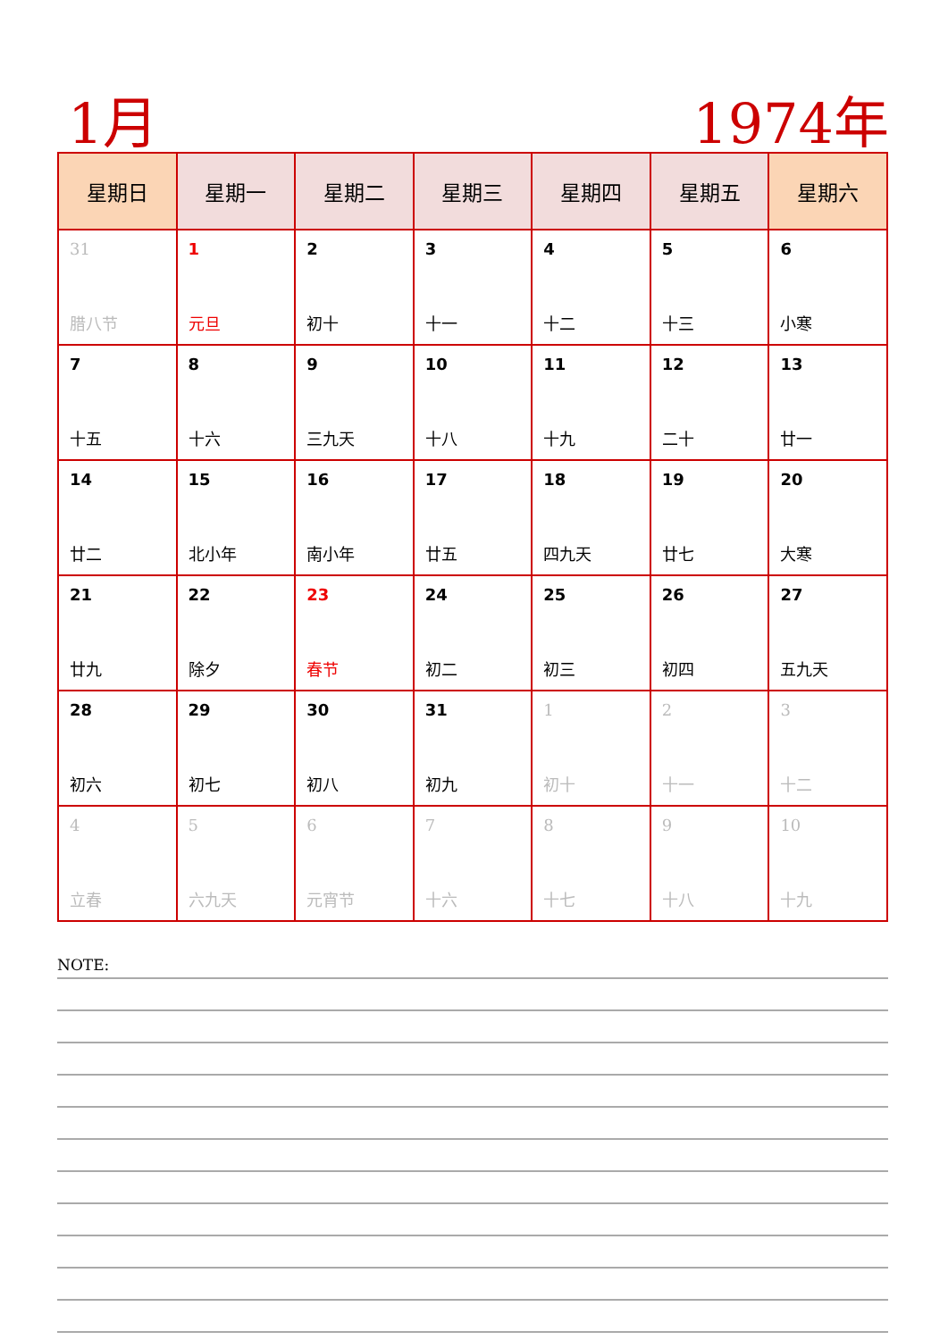1月 1974年
| 星期日 | 星期一 | 星期二 | 星期三 | 星期四 | 星期五 | 星期六 |
| --- | --- | --- | --- | --- | --- | --- |
| 31 腊八节 | 1 元旦 | 2 初十 | 3 十一 | 4 十二 | 5 十三 | 6 小寒 |
| 7 十五 | 8 十六 | 9 三九天 | 10 十八 | 11 十九 | 12 二十 | 13 廿一 |
| 14 廿二 | 15 北小年 | 16 南小年 | 17 廿五 | 18 四九天 | 19 廿七 | 20 大寒 |
| 21 廿九 | 22 除夕 | 23 春节 | 24 初二 | 25 初三 | 26 初四 | 27 五九天 |
| 28 初六 | 29 初七 | 30 初八 | 31 初九 | 1 初十 | 2 十一 | 3 十二 |
| 4 立春 | 5 六九天 | 6 元宵节 | 7 十六 | 8 十七 | 9 十八 | 10 十九 |
NOTE: